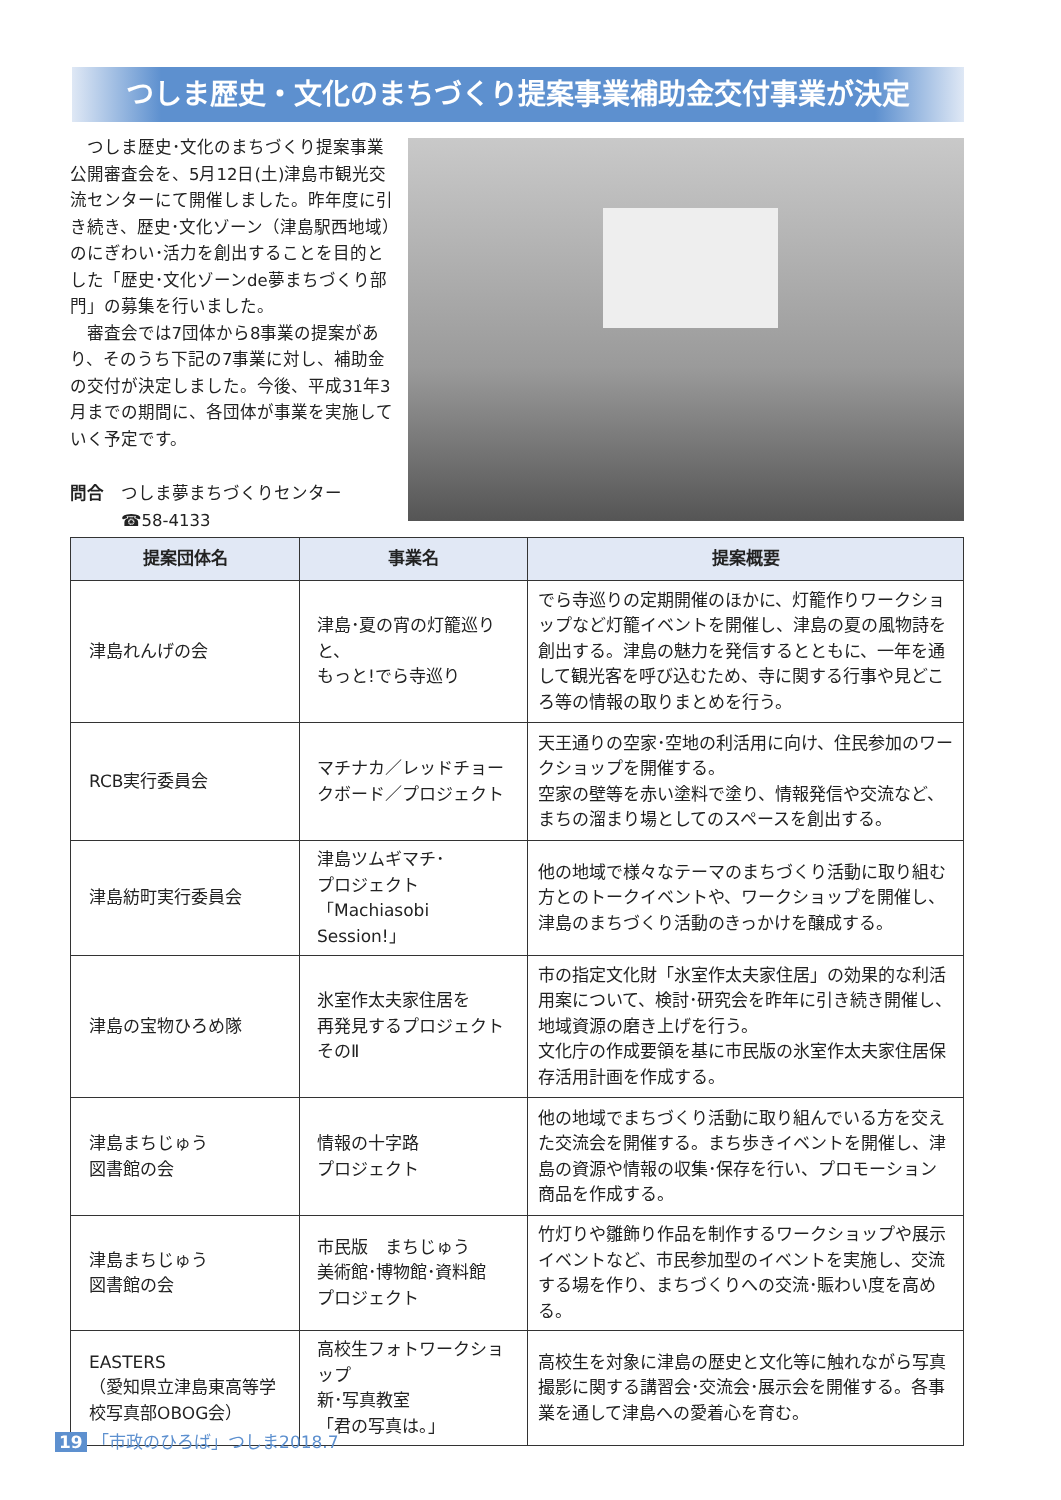つしま歴史・文化のまちづくり提案事業補助金交付事業が決定
つしま歴史･文化のまちづくり提案事業公開審査会を、5月12日(土)津島市観光交流センターにて開催しました。昨年度に引き続き、歴史･文化ゾーン（津島駅西地域）のにぎわい･活力を創出することを目的とした「歴史･文化ゾーンde夢まちづくり部門」の募集を行いました。
審査会では7団体から8事業の提案があり、そのうち下記の7事業に対し、補助金の交付が決定しました。今後、平成31年3月までの期間に、各団体が事業を実施していく予定です。
問合　つしま夢まちづくりセンター
　　　☎58-4133
| 提案団体名 | 事業名 | 提案概要 |
| --- | --- | --- |
| 津島れんげの会 | 津島･夏の宵の灯籠巡りと、 もっと!でら寺巡り | でら寺巡りの定期開催のほかに、灯籠作りワークショップなど灯籠イベントを開催し、津島の夏の風物詩を創出する。津島の魅力を発信するとともに、一年を通して観光客を呼び込むため、寺に関する行事や見どころ等の情報の取りまとめを行う。 |
| RCB実行委員会 | マチナカ／レッドチョークボード／プロジェクト | 天王通りの空家･空地の利活用に向け、住民参加のワークショップを開催する。 空家の壁等を赤い塗料で塗り、情報発信や交流など、まちの溜まり場としてのスペースを創出する。 |
| 津島紡町実行委員会 | 津島ツムギマチ･ プロジェクト 「Machiasobi Session!」 | 他の地域で様々なテーマのまちづくり活動に取り組む方とのトークイベントや、ワークショップを開催し、津島のまちづくり活動のきっかけを醸成する。 |
| 津島の宝物ひろめ隊 | 氷室作太夫家住居を 再発見するプロジェクト そのⅡ | 市の指定文化財「氷室作太夫家住居」の効果的な利活用案について、検討･研究会を昨年に引き続き開催し、地域資源の磨き上げを行う。 文化庁の作成要領を基に市民版の氷室作太夫家住居保存活用計画を作成する。 |
| 津島まちじゅう 図書館の会 | 情報の十字路 プロジェクト | 他の地域でまちづくり活動に取り組んでいる方を交えた交流会を開催する。まち歩きイベントを開催し、津島の資源や情報の収集･保存を行い、プロモーション商品を作成する。 |
| 津島まちじゅう 図書館の会 | 市民版 まちじゅう 美術館･博物館･資料館 プロジェクト | 竹灯りや雛飾り作品を制作するワークショップや展示イベントなど、市民参加型のイベントを実施し、交流する場を作り、まちづくりへの交流･賑わい度を高める。 |
| EASTERS （愛知県立津島東高等学校写真部OBOG会） | 高校生フォトワークショップ 新･写真教室 「君の写真は。」 | 高校生を対象に津島の歴史と文化等に触れながら写真撮影に関する講習会･交流会･展示会を開催する。各事業を通して津島への愛着心を育む。 |
19 「市政のひろば」つしま2018.7